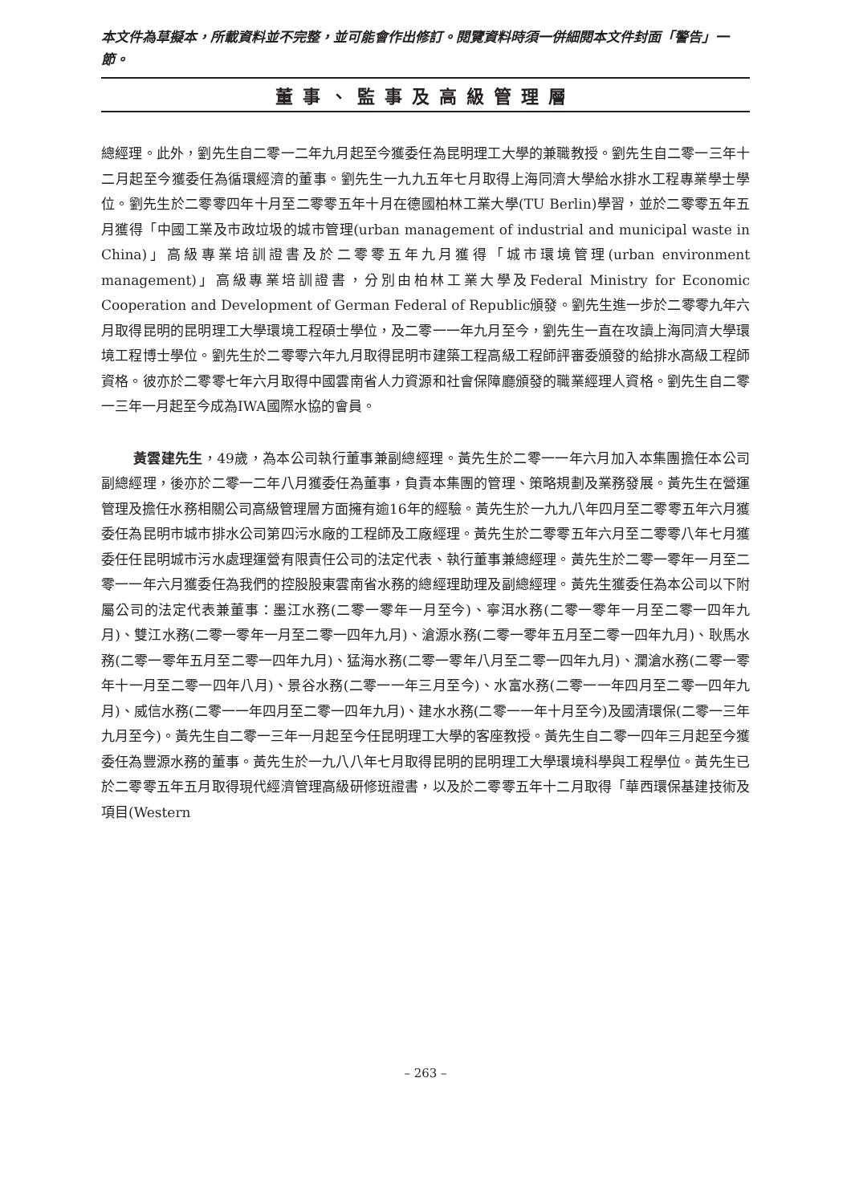本文件為草擬本，所載資料並不完整，並可能會作出修訂。閱覽資料時須一併細閱本文件封面「警告」一節。
董事、監事及高級管理層
總經理。此外，劉先生自二零一二年九月起至今獲委任為昆明理工大學的兼職教授。劉先生自二零一三年十二月起至今獲委任為循環經濟的董事。劉先生一九九五年七月取得上海同濟大學給水排水工程專業學士學位。劉先生於二零零四年十月至二零零五年十月在德國柏林工業大學(TU Berlin)學習，並於二零零五年五月獲得「中國工業及市政垃圾的城市管理(urban management of industrial and municipal waste in China)」高級專業培訓證書及於二零零五年九月獲得「城市環境管理(urban environment management)」高級專業培訓證書，分別由柏林工業大學及Federal Ministry for Economic Cooperation and Development of German Federal of Republic頒發。劉先生進一步於二零零九年六月取得昆明的昆明理工大學環境工程碩士學位，及二零一一年九月至今，劉先生一直在攻讀上海同濟大學環境工程博士學位。劉先生於二零零六年九月取得昆明市建築工程高級工程師評審委頒發的給排水高級工程師資格。彼亦於二零零七年六月取得中國雲南省人力資源和社會保障廳頒發的職業經理人資格。劉先生自二零一三年一月起至今成為IWA國際水協的會員。
黃雲建先生，49歲，為本公司執行董事兼副總經理。黃先生於二零一一年六月加入本集團擔任本公司副總經理，後亦於二零一二年八月獲委任為董事，負責本集團的管理、策略規劃及業務發展。黃先生在營運管理及擔任水務相關公司高級管理層方面擁有逾16年的經驗。黃先生於一九九八年四月至二零零五年六月獲委任為昆明市城市排水公司第四污水廠的工程師及工廠經理。黃先生於二零零五年六月至二零零八年七月獲委任任昆明城市污水處理運營有限責任公司的法定代表、執行董事兼總經理。黃先生於二零一零年一月至二零一一年六月獲委任為我們的控股股東雲南省水務的總經理助理及副總經理。黃先生獲委任為本公司以下附屬公司的法定代表兼董事：墨江水務(二零一零年一月至今)、寧洱水務(二零一零年一月至二零一四年九月)、雙江水務(二零一零年一月至二零一四年九月)、滄源水務(二零一零年五月至二零一四年九月)、耿馬水務(二零一零年五月至二零一四年九月)、猛海水務(二零一零年八月至二零一四年九月)、瀾滄水務(二零一零年十一月至二零一四年八月)、景谷水務(二零一一年三月至今)、水富水務(二零一一年四月至二零一四年九月)、威信水務(二零一一年四月至二零一四年九月)、建水水務(二零一一年十月至今)及國清環保(二零一三年九月至今)。黃先生自二零一三年一月起至今任昆明理工大學的客座教授。黃先生自二零一四年三月起至今獲委任為豐源水務的董事。黃先生於一九八八年七月取得昆明的昆明理工大學環境科學與工程學位。黃先生已於二零零五年五月取得現代經濟管理高級研修班證書，以及於二零零五年十二月取得「華西環保基建技術及項目(Western
– 263 –